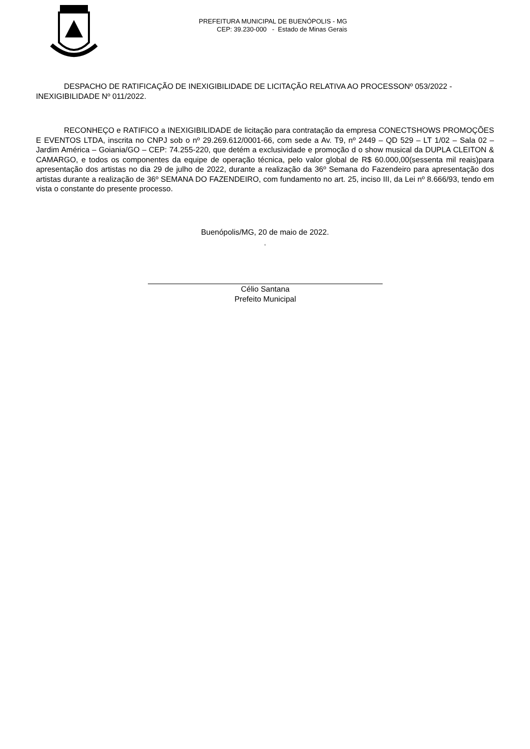PREFEITURA MUNICIPAL DE BUENÓPOLIS - MG
CEP: 39.230-000 - Estado de Minas Gerais
DESPACHO DE RATIFICAÇÃO DE INEXIGIBILIDADE DE LICITAÇÃO RELATIVA AO PROCESSONº 053/2022 - INEXIGIBILIDADE Nº 011/2022.
RECONHEÇO e RATIFICO a INEXIGIBILIDADE de licitação para contratação da empresa CONECTSHOWS PROMOÇÕES E EVENTOS LTDA, inscrita no CNPJ sob o nº 29.269.612/0001-66, com sede a Av. T9, nº 2449 – QD 529 – LT 1/02 – Sala 02 – Jardim América – Goiania/GO – CEP: 74.255-220, que detém a exclusividade e promoção d o show musical da DUPLA CLEITON & CAMARGO, e todos os componentes da equipe de operação técnica, pelo valor global de R$ 60.000,00(sessenta mil reais)para apresentação dos artistas no dia 29 de julho de 2022, durante a realização da 36º Semana do Fazendeiro para apresentação dos artistas durante a realização de 36º SEMANA DO FAZENDEIRO, com fundamento no art. 25, inciso III, da Lei nº 8.666/93, tendo em vista o constante do presente processo.
Buenópolis/MG, 20 de maio de 2022.
‘
Célio Santana
Prefeito Municipal